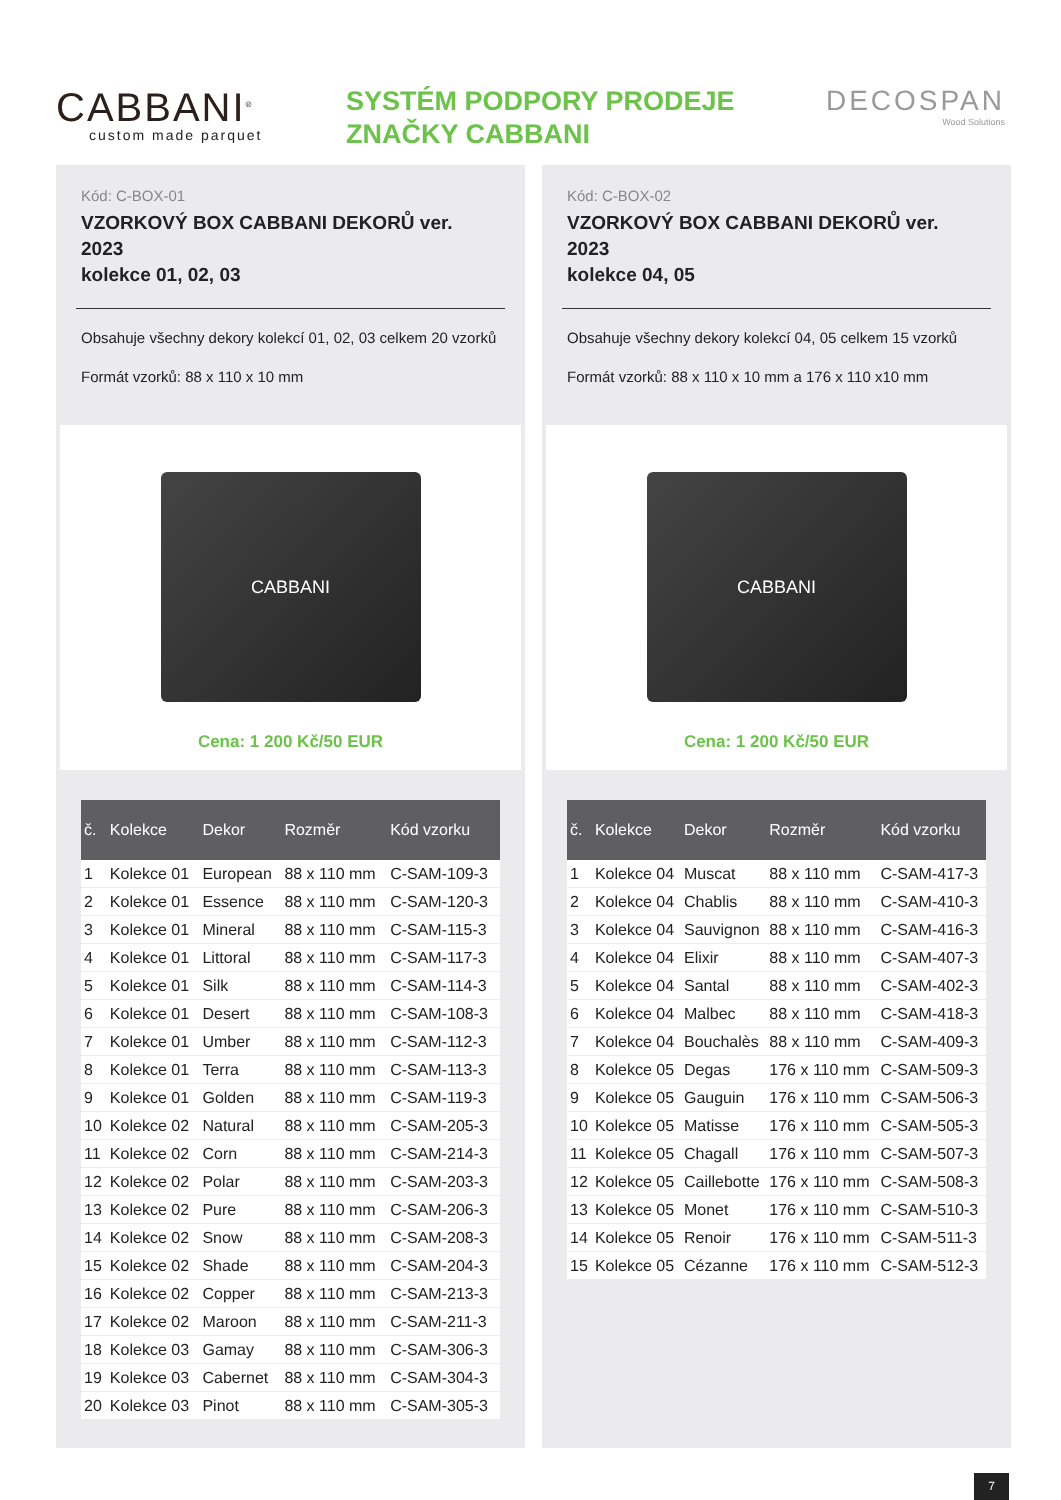CABBANI<sup>®</sup>
custom made parquet
SYSTÉM PODPORY PRODEJE
ZNAČKY CABBANI
DECOSPAN
Wood Solutions
Kód: C-BOX-01
VZORKOVÝ BOX CABBANI DEKORŮ ver. 2023
kolekce 01, 02, 03
Obsahuje všechny dekory kolekcí 01, 02, 03 celkem 20 vzorků
Formát vzorků: 88 x 110 x 10 mm
CABBANI
Cena: 1 200 Kč/50 EUR
| č. | Kolekce | Dekor | Rozměr | Kód vzorku |
| --- | --- | --- | --- | --- |
| 1 | Kolekce 01 | European | 88 x 110 mm | C-SAM-109-3 |
| 2 | Kolekce 01 | Essence | 88 x 110 mm | C-SAM-120-3 |
| 3 | Kolekce 01 | Mineral | 88 x 110 mm | C-SAM-115-3 |
| 4 | Kolekce 01 | Littoral | 88 x 110 mm | C-SAM-117-3 |
| 5 | Kolekce 01 | Silk | 88 x 110 mm | C-SAM-114-3 |
| 6 | Kolekce 01 | Desert | 88 x 110 mm | C-SAM-108-3 |
| 7 | Kolekce 01 | Umber | 88 x 110 mm | C-SAM-112-3 |
| 8 | Kolekce 01 | Terra | 88 x 110 mm | C-SAM-113-3 |
| 9 | Kolekce 01 | Golden | 88 x 110 mm | C-SAM-119-3 |
| 10 | Kolekce 02 | Natural | 88 x 110 mm | C-SAM-205-3 |
| 11 | Kolekce 02 | Corn | 88 x 110 mm | C-SAM-214-3 |
| 12 | Kolekce 02 | Polar | 88 x 110 mm | C-SAM-203-3 |
| 13 | Kolekce 02 | Pure | 88 x 110 mm | C-SAM-206-3 |
| 14 | Kolekce 02 | Snow | 88 x 110 mm | C-SAM-208-3 |
| 15 | Kolekce 02 | Shade | 88 x 110 mm | C-SAM-204-3 |
| 16 | Kolekce 02 | Copper | 88 x 110 mm | C-SAM-213-3 |
| 17 | Kolekce 02 | Maroon | 88 x 110 mm | C-SAM-211-3 |
| 18 | Kolekce 03 | Gamay | 88 x 110 mm | C-SAM-306-3 |
| 19 | Kolekce 03 | Cabernet | 88 x 110 mm | C-SAM-304-3 |
| 20 | Kolekce 03 | Pinot | 88 x 110 mm | C-SAM-305-3 |
Kód: C-BOX-02
VZORKOVÝ BOX CABBANI DEKORŮ ver. 2023
kolekce 04, 05
Obsahuje všechny dekory kolekcí 04, 05 celkem 15 vzorků
Formát vzorků: 88 x 110 x 10 mm a 176 x 110 x10 mm
CABBANI
Cena: 1 200 Kč/50 EUR
| č. | Kolekce | Dekor | Rozměr | Kód vzorku |
| --- | --- | --- | --- | --- |
| 1 | Kolekce 04 | Muscat | 88 x 110 mm | C-SAM-417-3 |
| 2 | Kolekce 04 | Chablis | 88 x 110 mm | C-SAM-410-3 |
| 3 | Kolekce 04 | Sauvignon | 88 x 110 mm | C-SAM-416-3 |
| 4 | Kolekce 04 | Elixir | 88 x 110 mm | C-SAM-407-3 |
| 5 | Kolekce 04 | Santal | 88 x 110 mm | C-SAM-402-3 |
| 6 | Kolekce 04 | Malbec | 88 x 110 mm | C-SAM-418-3 |
| 7 | Kolekce 04 | Bouchalès | 88 x 110 mm | C-SAM-409-3 |
| 8 | Kolekce 05 | Degas | 176 x 110 mm | C-SAM-509-3 |
| 9 | Kolekce 05 | Gauguin | 176 x 110 mm | C-SAM-506-3 |
| 10 | Kolekce 05 | Matisse | 176 x 110 mm | C-SAM-505-3 |
| 11 | Kolekce 05 | Chagall | 176 x 110 mm | C-SAM-507-3 |
| 12 | Kolekce 05 | Caillebotte | 176 x 110 mm | C-SAM-508-3 |
| 13 | Kolekce 05 | Monet | 176 x 110 mm | C-SAM-510-3 |
| 14 | Kolekce 05 | Renoir | 176 x 110 mm | C-SAM-511-3 |
| 15 | Kolekce 05 | Cézanne | 176 x 110 mm | C-SAM-512-3 |
7